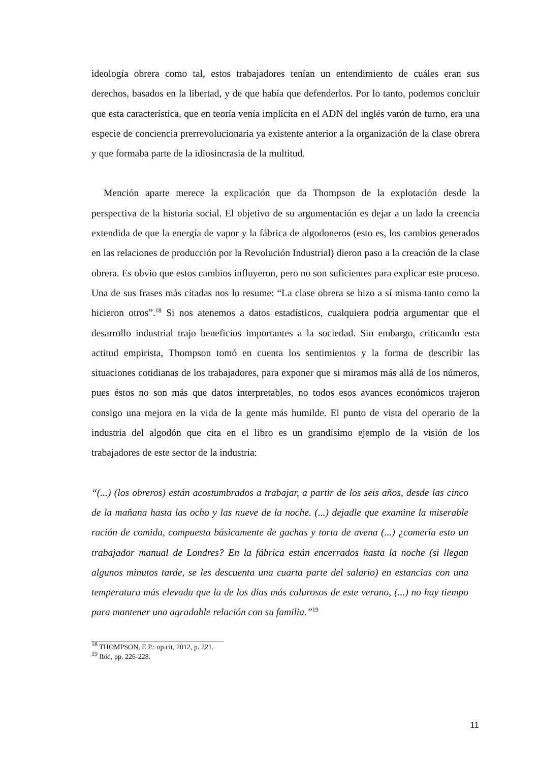ideología obrera como tal, estos trabajadores tenían un entendimiento de cuáles eran sus derechos, basados en la libertad, y de que había que defenderlos. Por lo tanto, podemos concluir que esta característica, que en teoría venía implícita en el ADN del inglés varón de turno, era una especie de conciencia prerrevolucionaria ya existente anterior a la organización de la clase obrera y que formaba parte de la idiosincrasia de la multitud.
Mención aparte merece la explicación que da Thompson de la explotación desde la perspectiva de la historia social. El objetivo de su argumentación es dejar a un lado la creencia extendida de que la energía de vapor y la fábrica de algodoneros (esto es, los cambios generados en las relaciones de producción por la Revolución Industrial) dieron paso a la creación de la clase obrera. Es obvio que estos cambios influyeron, pero no son suficientes para explicar este proceso. Una de sus frases más citadas nos lo resume: “La clase obrera se hizo a sí misma tanto como la hicieron otros”.<sup>18</sup> Si nos atenemos a datos estadísticos, cualquiera podría argumentar que el desarrollo industrial trajo beneficios importantes a la sociedad. Sin embargo, criticando esta actitud empirista, Thompson tomó en cuenta los sentimientos y la forma de describir las situaciones cotidianas de los trabajadores, para exponer que si miramos más allá de los números, pues éstos no son más que datos interpretables, no todos esos avances económicos trajeron consigo una mejora en la vida de la gente más humilde. El punto de vista del operario de la industria del algodón que cita en el libro es un grandísimo ejemplo de la visión de los trabajadores de este sector de la industria:
“(...) (los obreros) están acostumbrados a trabajar, a partir de los seis años, desde las cinco de la mañana hasta las ocho y las nueve de la noche. (...) dejadle que examine la miserable ración de comida, compuesta básicamente de gachas y torta de avena (...) ¿comería esto un trabajador manual de Londres? En la fábrica están encerrados hasta la noche (si llegan algunos minutos tarde, se les descuenta una cuarta parte del salario) en estancias con una temperatura más elevada que la de los días más calurosos de este verano, (...) no hay tiempo para mantener una agradable relación con su familia.”<sup>19</sup>
<sup>18</sup> THOMPSON, E.P.: op.cit, 2012, p. 221.
<sup>19</sup> Ibíd, pp. 226-228.
11